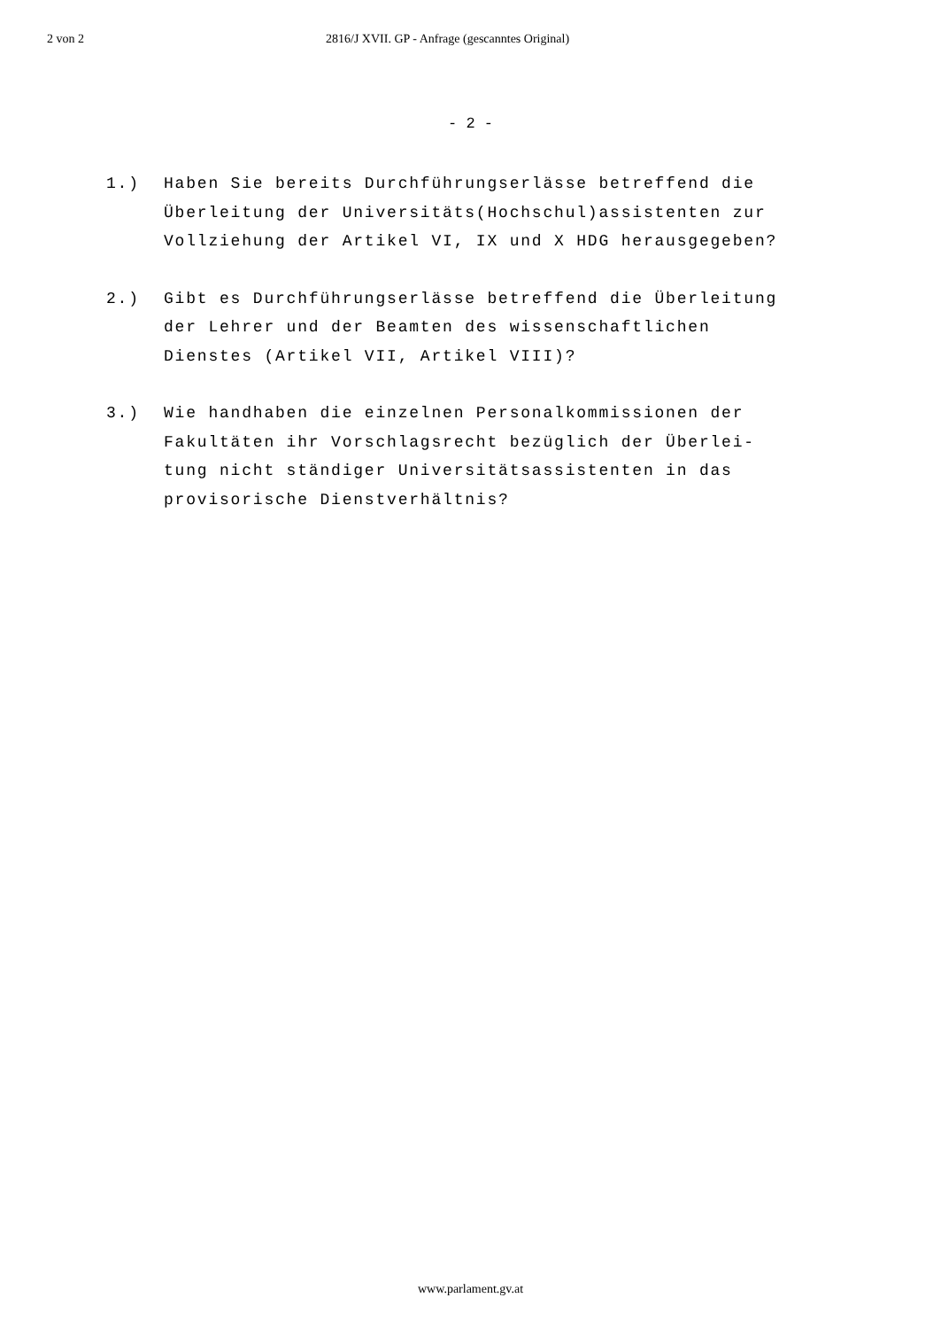2 von 2 2816/J XVII. GP - Anfrage (gescanntes Original)
- 2 -
1.) Haben Sie bereits Durchführungserlässe betreffend die
Überleitung der Universitäts(Hochschul)assistenten zur
Vollziehung der Artikel VI, IX und X HDG herausgegeben?
2.) Gibt es Durchführungserlässe betreffend die Überleitung
der Lehrer und der Beamten des wissenschaftlichen
Dienstes (Artikel VII, Artikel VIII)?
3.) Wie handhaben die einzelnen Personalkommissionen der
Fakultäten ihr Vorschlagsrecht bezüglich der Überlei-
tung nicht ständiger Universitätsassistenten in das
provisorische Dienstverhältnis?
www.parlament.gv.at